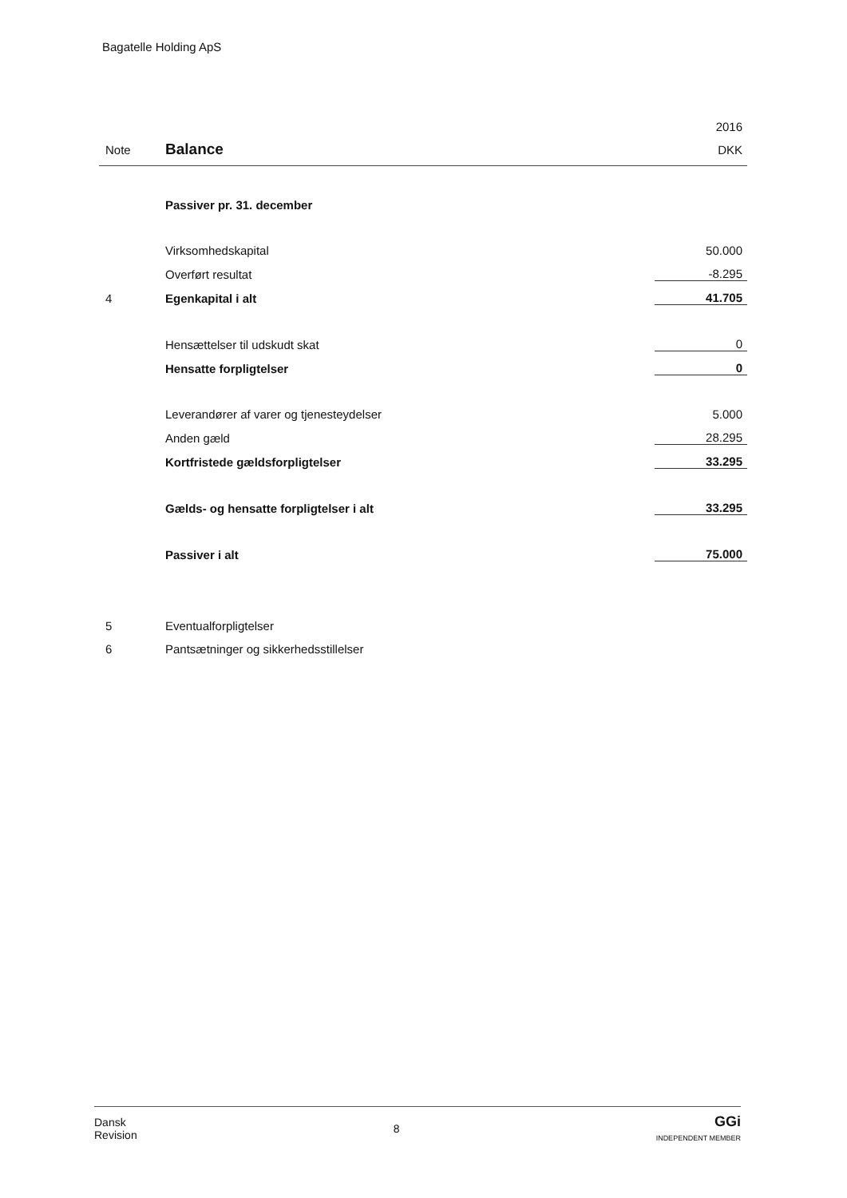Bagatelle Holding ApS
| | | 2016 |
| Note | Balance | DKK |
| | Passiver pr. 31. december | |
| | Virksomhedskapital | 50.000 |
| | Overført resultat | -8.295 |
| 4 | Egenkapital i alt | 41.705 |
| | Hensættelser til udskudt skat | 0 |
| | Hensatte forpligtelser | 0 |
| | Leverandører af varer og tjenesteydelser | 5.000 |
| | Anden gæld | 28.295 |
| | Kortfristede gældsforpligtelser | 33.295 |
| | Gælds- og hensatte forpligtelser i alt | 33.295 |
| | Passiver i alt | 75.000 |
| 5 | Eventualforpligtelser | |
| 6 | Pantsætninger og sikkerhedsstillelser | |
Dansk
Revision
8
GGi
INDEPENDENT MEMBER